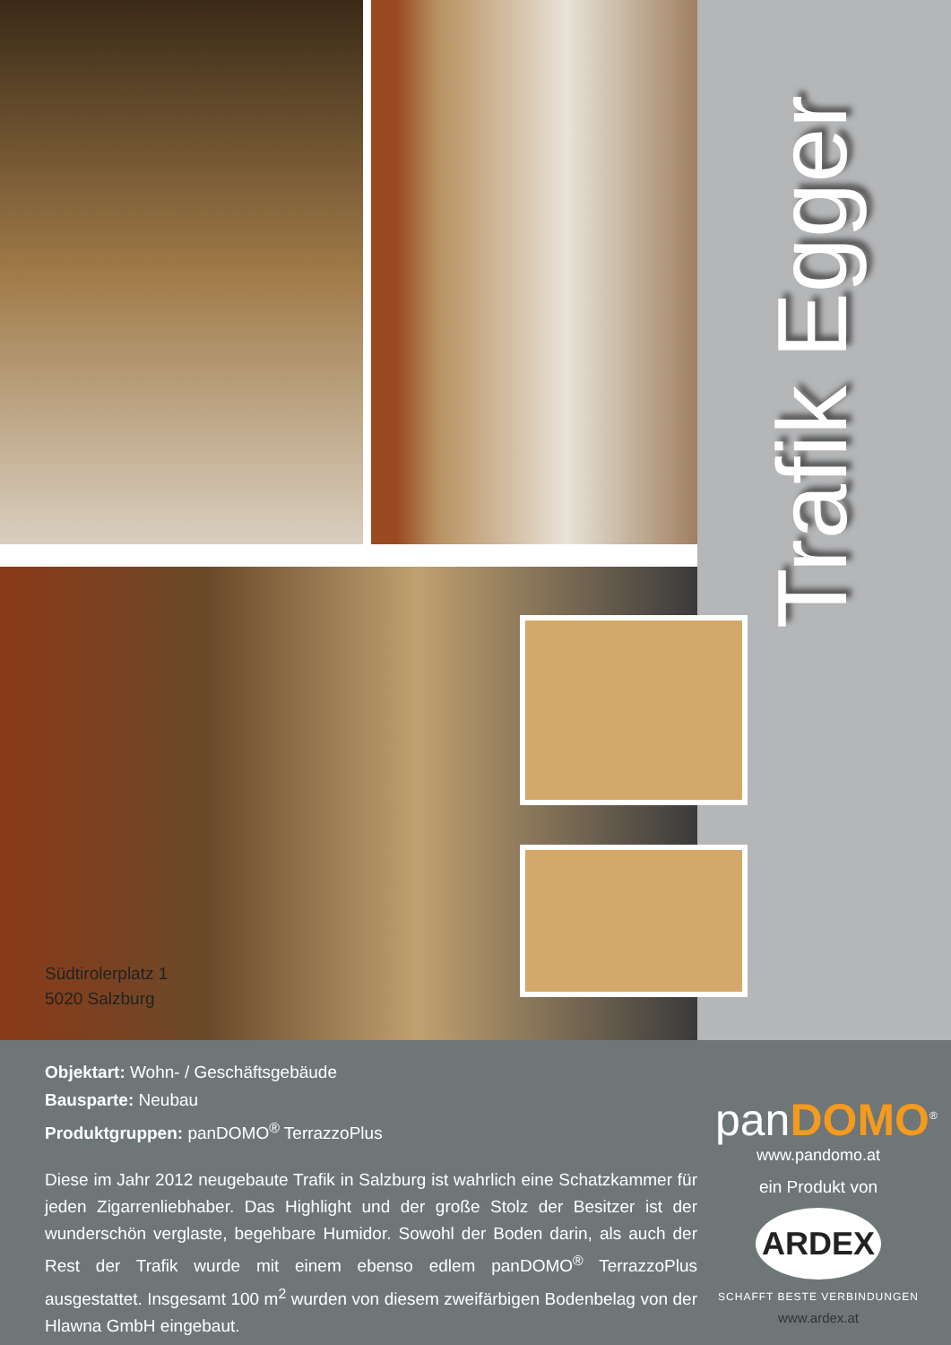Südtirolerplatz 1
5020 Salzburg
Trafik Egger
Objektart: Wohn- / Geschäftsgebäude
Bausparte: Neubau
Produktgruppen: panDOMO<sup>®</sup> TerrazzoPlus
Diese im Jahr 2012 neugebaute Trafik in Salzburg ist wahrlich eine Schatzkammer für jeden Zigarrenliebhaber. Das Highlight und der große Stolz der Besitzer ist der wunderschön verglaste, begehbare Humidor. Sowohl der Boden darin, als auch der Rest der Trafik wurde mit einem ebenso edlem panDOMO<sup>®</sup> TerrazzoPlus ausgestattet. Insgesamt 100 m<sup>2</sup> wurden von diesem zweifärbigen Bodenbelag von der Hlawna GmbH eingebaut.
panDOMO<sup>®</sup>
www.pandomo.at
ein Produkt von
ARDEX
SCHAFFT BESTE VERBINDUNGEN
www.ardex.at